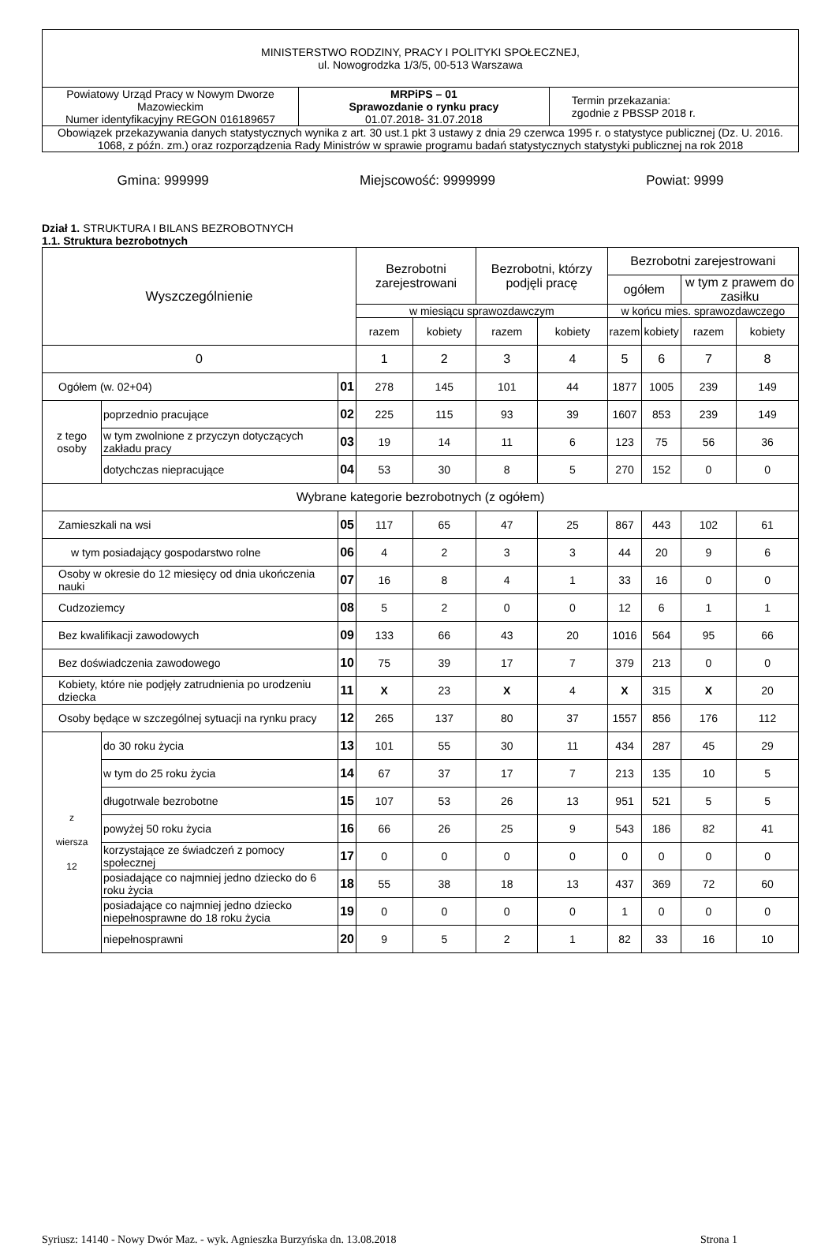| MINISTERSTWO RODZINY, PRACY I POLITYKI SPOŁECZNEJ, ul. Nowogrodzka 1/3/5, 00-513 Warszawa | | |
| Powiatowy Urząd Pracy w Nowym Dworze Mazowieckim Numer identyfikacyjny REGON 016189657 | MRPiPS – 01 Sprawozdanie o rynku pracy 01.07.2018- 31.07.2018 | Termin przekazania: zgodnie z PBSSP 2018 r. |
| Obowiązek przekazywania danych statystycznych wynika z art. 30 ust.1 pkt 3 ustawy z dnia 29 czerwca 1995 r. o statystyce publicznej (Dz. U. 2016. 1068, z późn. zm.) oraz rozporządzenia Rady Ministrów w sprawie programu badań statystycznych statystyki publicznej na rok 2018 | | |
Gmina: 999999 Miejscowość: 9999999 Powiat: 9999
Dział 1. STRUKTURA I BILANS BEZROBOTNYCH
1.1. Struktura bezrobotnych
| Wyszczególnienie | | | Bezrobotni zarejestrowani | | Bezrobotni, którzy podjęli pracę | | Bezrobotni zarejestrowani | | | |
| --- | --- | --- | --- | --- | --- | --- | --- | --- | --- | --- |
| | | | | | | | ogółem | | w tym z prawem do zasiłku | |
| | | | w miesiącu sprawozdawczym | | | | w końcu mies. sprawozdawczego | | | |
| | | | razem | kobiety | razem | kobiety | razem | kobiety | razem | kobiety |
| 0 | | | 1 | 2 | 3 | 4 | 5 | 6 | 7 | 8 |
| Ogółem (w. 02+04) | | 01 | 278 | 145 | 101 | 44 | 1877 | 1005 | 239 | 149 |
| z tego osoby | poprzednio pracujące | 02 | 225 | 115 | 93 | 39 | 1607 | 853 | 239 | 149 |
| | w tym zwolnione z przyczyn dotyczących zakładu pracy | 03 | 19 | 14 | 11 | 6 | 123 | 75 | 56 | 36 |
| | dotychczas niepracujące | 04 | 53 | 30 | 8 | 5 | 270 | 152 | 0 | 0 |
| Wybrane kategorie bezrobotnych (z ogółem) | | | | | | | | | | |
| Zamieszkali na wsi | | 05 | 117 | 65 | 47 | 25 | 867 | 443 | 102 | 61 |
| w tym posiadający gospodarstwo rolne | | 06 | 4 | 2 | 3 | 3 | 44 | 20 | 9 | 6 |
| Osoby w okresie do 12 miesięcy od dnia ukończenia nauki | | 07 | 16 | 8 | 4 | 1 | 33 | 16 | 0 | 0 |
| Cudzoziemcy | | 08 | 5 | 2 | 0 | 0 | 12 | 6 | 1 | 1 |
| Bez kwalifikacji zawodowych | | 09 | 133 | 66 | 43 | 20 | 1016 | 564 | 95 | 66 |
| Bez doświadczenia zawodowego | | 10 | 75 | 39 | 17 | 7 | 379 | 213 | 0 | 0 |
| Kobiety, które nie podjęły zatrudnienia po urodzeniu dziecka | | 11 | X | 23 | X | 4 | X | 315 | X | 20 |
| Osoby będące w szczególnej sytuacji na rynku pracy | | 12 | 265 | 137 | 80 | 37 | 1557 | 856 | 176 | 112 |
| z wiersza 12 | do 30 roku życia | 13 | 101 | 55 | 30 | 11 | 434 | 287 | 45 | 29 |
| | w tym do 25 roku życia | 14 | 67 | 37 | 17 | 7 | 213 | 135 | 10 | 5 |
| | długotrwale bezrobotne | 15 | 107 | 53 | 26 | 13 | 951 | 521 | 5 | 5 |
| | powyżej 50 roku życia | 16 | 66 | 26 | 25 | 9 | 543 | 186 | 82 | 41 |
| | korzystające ze świadczeń z pomocy społecznej | 17 | 0 | 0 | 0 | 0 | 0 | 0 | 0 | 0 |
| | posiadające co najmniej jedno dziecko do 6 roku życia | 18 | 55 | 38 | 18 | 13 | 437 | 369 | 72 | 60 |
| | posiadające co najmniej jedno dziecko niepełnosprawne do 18 roku życia | 19 | 0 | 0 | 0 | 0 | 1 | 0 | 0 | 0 |
| | niepełnosprawni | 20 | 9 | 5 | 2 | 1 | 82 | 33 | 16 | 10 |
Syriusz: 14140 - Nowy Dwór Maz. - wyk. Agnieszka Burzyńska dn. 13.08.2018 Strona 1